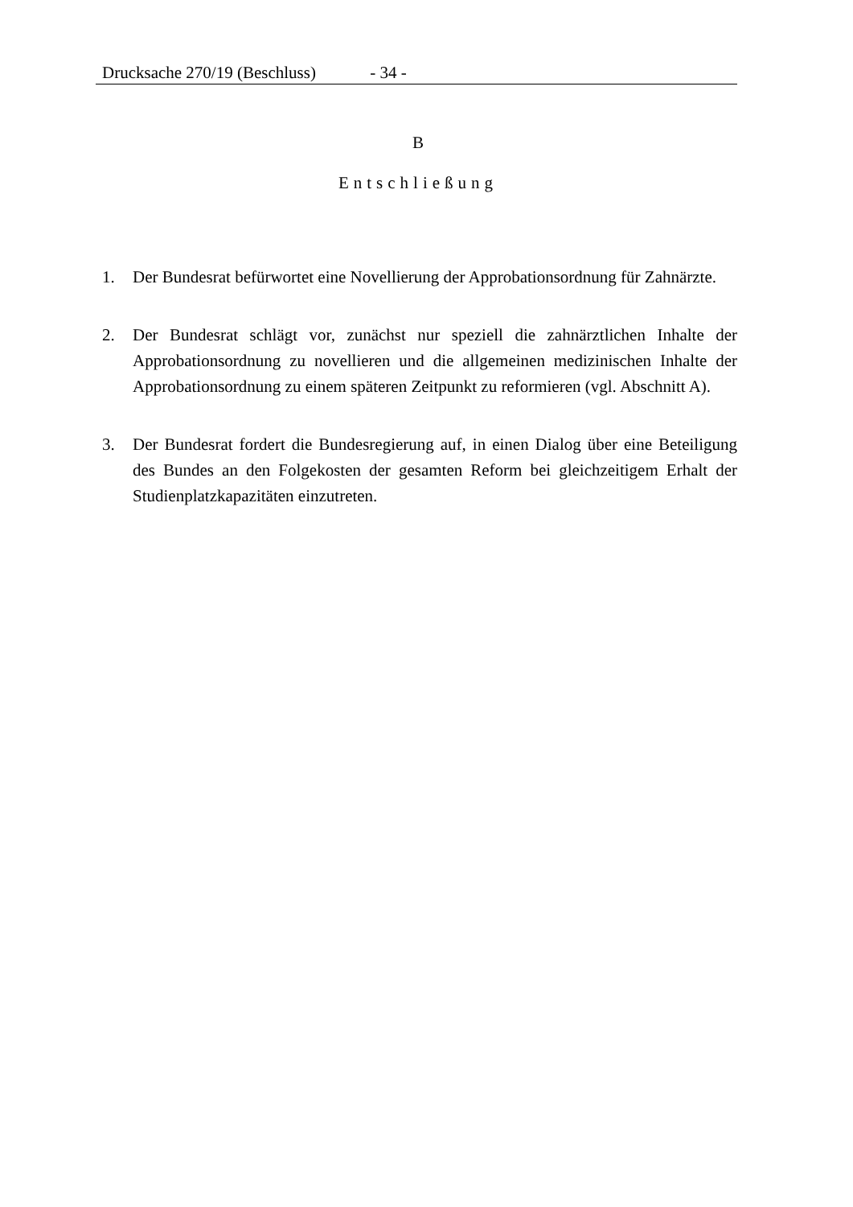Drucksache 270/19 (Beschluss) - 34 -
B
Entschließung
1. Der Bundesrat befürwortet eine Novellierung der Approbationsordnung für Zahnärzte.
2. Der Bundesrat schlägt vor, zunächst nur speziell die zahnärztlichen Inhalte der Approbationsordnung zu novellieren und die allgemeinen medizinischen Inhalte der Approbationsordnung zu einem späteren Zeitpunkt zu reformieren (vgl. Abschnitt A).
3. Der Bundesrat fordert die Bundesregierung auf, in einen Dialog über eine Beteiligung des Bundes an den Folgekosten der gesamten Reform bei gleichzeitigem Erhalt der Studienplatzkapazitäten einzutreten.